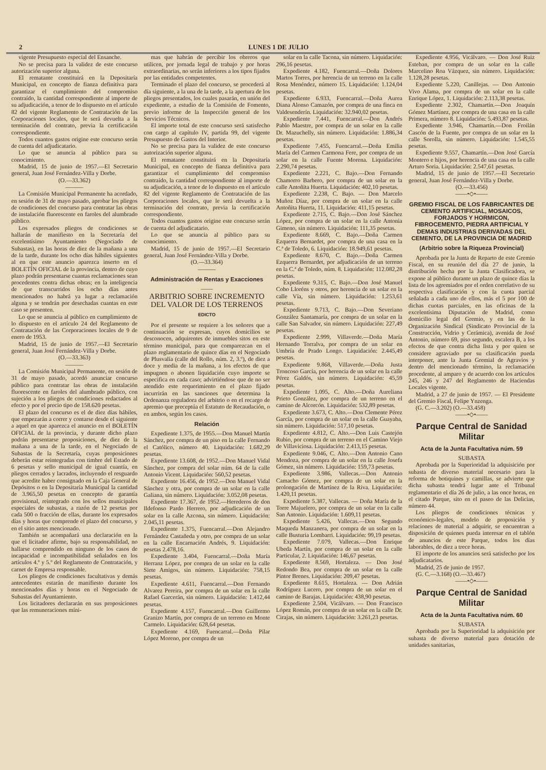2 LUNES 1 DE JULIO
vigente Presupuesto especial del Ensanche.
No se precisa para la validez de este concurso autorización superior alguna.
El rematante constituirá en la Depositaría Municipal, en concepto de fianza definitiva para garantizar el cumplimiento del compromiso contraído, la cantidad correspondiente al importe de su adjudicación, a tenor de lo dispuesto en el artículo 82 del vigente Reglamento de Contratación de las Corporaciones locales, que le será devuelta a la terminación del contrato, previa la certificación correspondiente.
Todos cuantos gastos origine este concurso serán de cuenta del adjudicatario.
Lo que se anuncia al público para su conocimiento.
Madrid, 15 de junio de 1957.—El Secretario general, Juan José Fernández-Villa y Dorbe.
(O.—33.362)
———
La Comisión Municipal Permanente ha acordado, en sesión de 31 de mayo pasado, aprobar los pliegos de condiciones del concurso para contratar las obras de instalación fluorescente en faroles del alumbrado público.
Los expresados pliegos de condiciones se hallarán de manifiesto en la Secretaría del excelentísimo Ayuntamiento (Negociado de Subastas), en las horas de diez de la mañana a una de la tarde, durante los ocho días hábiles siguientes al en que este anuncio aparezca inserto en el BOLETÍN OFICIAL de la provincia, dentro de cuyo plazo podrán presentarse cuantas reclamaciones sean procedentes contra dichas obras; en la inteligencia de que transcurridos los ocho días antes mencionados no habrá ya lugar a reclamación alguna y se tendrán por desechadas cuantas en este caso se presenten.
Lo que se anuncia al público en cumplimiento de lo dispuesto en el artículo 24 del Reglamento de Contratación de las Corporaciones locales de 9 de enero de 1953.
Madrid, 15 de junio de 1957.—El Secretario general, Juan José Fernández-Villa y Dorbe.
(O.—33.363)
———
La Comisión Municipal Permanente, en sesión de 31 de mayo pasado, acordó anunciar concurso público para contratar las obras de instalación fluorescente en faroles del alumbrado público, con sujeción a los pliegos de condiciones redactados al efecto y por el precio tipo de 158.620 pesetas.
El plazo del concurso es el de diez días hábiles, que empezarán a correr y contarse desde el siguiente a aquel en que aparezca el anuncio en el BOLETÍN OFICIAL de la provincia, y durante dicho plazo podrán presentarse proposiciones, de diez de la mañana a una de la tarde, en el Negociado de Subastas de la Secretaría, cuyas proposiciones deberán estar reintegradas con timbre del Estado de 6 pesetas y sello municipal de igual cuantía, en pliegos cerrados y lacrados, incluyendo el resguardo que acredite haber consignado en la Caja General de Depósitos o en la Depositaría Municipal la cantidad de 3.965,50 pesetas en concepto de garantía provisional, reintegrado con los sellos municipales especiales de subastas, a razón de 12 pesetas por cada 500 o fracción de ellas, durante los expresados días y horas que comprende el plazo del concurso, y en el sitio antes mencionado.
También se acompañará una declaración en la que el licitador afirme, bajo su responsabilidad, no hallarse comprendido en ninguno de los casos de incapacidad e incompatibilidad señalados en los artículos 4.º y 5.º del Reglamento de Contratación, y carnet de Empresa responsable.
Los pliegos de condiciones facultativas y demás antecedentes estarán de manifiesto durante los mencionados días y horas en el Negociado de Subastas del Ayuntamiento.
Los licitadores declararán en sus proposiciones que las remuneraciones míni-
mas que habrán de percibir los obreros que utilicen, por jornada legal de trabajo y por horas extraordinarias, no serán inferiores a los tipos fijados por las entidades competentes.
Terminado el plazo del concurso, se procederá al día siguiente, a la una de la tarde, a la apertura de los pliegos presentados, los cuales pasarán, en unión del expediente, a estudio de la Comisión de Fomento, previo informe de la Inspección general de los Servicios Técnicos.
El importe total de este concurso será satisfecho con cargo al capítulo IV, partida 99, del vigente Presupuesto de Gastos del Interior.
No se precisa para la validez de este concurso autorización superior alguna.
El rematante constituirá en la Depositaría Municipal, en concepto de fianza definitiva para garantizar el cumplimiento del compromiso contraído, la cantidad correspondiente al importe de su adjudicación, a tenor de lo dispuesto en el artículo 82 del vigente Reglamento de Contratación de las Corporaciones locales, que le será devuelta a la terminación del contrato, previa la certificación correspondiente.
Todos cuantos gastos origine este concurso serán de cuenta del adjudicatario.
Lo que se anuncia al público para su conocimiento.
Madrid, 15 de junio de 1957.—El Secretario general, Juan José Fernández-Villa y Dorbe.
(O.—33.364)
———
Administración de Rentas y Exacciones
——
ARBITRIO SOBRE INCREMENTO DEL VALOR DE LOS TERRENOS
EDICTO
Por el presente se requiere a los señores que a continuación se expresan, cuyos domicilios se desconocen, adquirentes de inmuebles sitos en este término municipal, para que comparezcan en el plazo reglamentario de quince días en el Negociado de Plusvalía (calle del Rollo, núm. 2, 3.º), de diez a doce y media de la mañana, a los efectos de que impugnen o abonen liquidación cuyo importe se especifica en cada caso; advirtiéndose que de no ser atendido este requerimiento en el plazo fijado incurrirán en las sanciones que determina la Ordenanza reguladora del arbitrio o en el recargo de apremio que preceptúa el Estatuto de Recaudación, o en ambos, según los casos.
Relación
Expediente 1.375, de 1955.—Don Manuel Martín Sánchez, por compra de un piso en la calle Fernando el Católico, número 40. Liquidación: 1.682,29 pesetas.
Expediente 13.608, de 1952.—Don Manuel Vidal Sánchez, por compra del solar núm. 64 de la calle Antonio Vicent. Liquidación: 560,52 pesetas.
Expediente 16.456, de 1952.—Don Manuel Vidal Sánchez y otra, por compra de un solar en la calle Galiana, sin número. Liquidación: 3.052,08 pesetas.
Expediente 17.367, de 1952.—Herederos de don Ildefonso Pardo Herrero, por adjudicación de un solar en la calle Azcona, sin número. Liquidación: 2.045,11 pesetas.
Expediente 1.375, Fuencarral.—Don Alejandro Fernández Castañeda y otro, por compra de un solar en la calle Encarnación Andrés, 9. Liquidación: pesetas 2.478,16.
Expediente 3.404, Fuencarral.—Doña María Herranz López, por compra de un solar en la calle Siete Amigos, sin número. Liquidación: 758,15 pesetas.
Expediente 4.611, Fuencarral.—Don Fernando Alvarez Pereira, por compra de un solar en la calle Rafael Garcerán, sin número. Liquidación: 1.412,44 pesetas.
Expediente 4.157, Fuencarral.—Don Guillermo Granizo Martín, por compra de un terreno en Monte Carmelo. Liquidación: 628,64 pesetas.
Expediente 4.169, Fuencarral.—Doña Pilar López Moreno, por compra de un
solar en la calle Tacona, sin número. Liquidación: 296,16 pesetas.
Expediente 4.182, Fuencarral.—Doña Dolores Martos Torres, por herencia de un terreno en la calle Rosa Menéndez, número 15. Liquidación: 1.124,04 pesetas.
Expediente 6.933, Fuencarral.—Doña Aurea Diana Alonso Camazón, por compra de una finca en Valdesenderín. Liquidación: 32.940,02 pesetas.
Expediente 7.441, Fuencarral.—Don Andrés Pablo Maestre, por compra de un solar en la calle Dr. Mazuchelly, sin número. Liquidación: 1.886,34 pesetas.
Expediente 7.455, Fuencarral.—Doña Emilia María del Carmen Carmona Fere, por compra de un solar en la calle Fuente Morena. Liquidación: 2.290,74 pesetas.
Expediente 2.221, C. Bajo.—Don Fernando Chamorro Barbero, por compra de un solar en la calle Antoñita Huerta. Liquidación: 402,10 pesetas.
Expediente 2.238, C. Bajo. — Don Marcelo Muñoz Díaz, por compra de un solar en la calle Antoñita Huerta, 11. Liquidación: 411,15 pesetas.
Expediente 2.715, C. Bajo.—Don José Sánchez López, por compra de un solar en la calle Antonia Gimeno, sin número. Liquidación: 111,35 pesetas.
Expediente 8.669, C. Bajo.—Doña Carmen Ezquerra Bernardet, por compra de una casa en la C.ª de Toledo, 6. Liquidación: 18.949,61 pesetas.
Expediente 8.670, C. Bajo.—Doña Carmen Ezquerra Bernardet, por adjudicación de un terreno en la C.ª de Toledo, núm. 8. Liquidación: 112.082,28 pesetas.
Expediente 9.315, C. Bajo.—Don José Manuel Cobo Lloréns y otros, por herencia de un solar en la calle Vía, sin número. Liquidación: 1.253,61 pesetas.
Expediente 9.713, C. Bajo.—Don Severiano González Santamaría, por compra de un solar en la calle San Salvador, sin número. Liquidación: 227,49 pesetas.
Expediente 2.999, Villaverde.—Doña María Hernando Torralva, por compra de un solar en Umbría de Prado Longo. Liquidación: 2.445,49 pesetas.
Expediente 9.868, Villaverde.—Doña Justa Troncoso García, por herencia de un solar en la calle Pérez Galdós, sin número. Liquidación: 45,59 pesetas.
Expediente 1.095, C. Alto.—Doña Aureliana Prieto González, por compra de un terreno en el camino de Alcorcón. Liquidación: 532,89 pesetas.
Expediente 3.673, C. Alto.—Don Clemente Pérez García, por compra de un solar en la calle Guayaba, sin número. Liquidación: 517,10 pesetas.
Expediente 4.812, C. Alto.—Don Luis Castejón Rubio, por compra de un terreno en el Camino Viejo de Villaviciosa. Liquidación: 2.413,15 pesetas.
Expediente 9.046, C. Alto.—Don Antonio Cano Mendoza, por compra de un solar en la calle Josefa Gómez, sin número. Liquidación: 159,73 pesetas.
Expediente 3.986, Vallecas.—Don Antonio Camacho Gómez, por compra de un solar en la prolongación de Martínez de la Riva. Liquidación: 1.420,11 pesetas.
Expediente 5.387, Vallecas. — Doña María de la Torre Majuelero, por compra de un solar en la calle San Antonio. Liquidación: 1.609,11 pesetas.
Expediente 5.426, Vallecas.—Don Segundo Maqueda Manzanera, por compra de un solar en la calle Busturia Lombarri. Liquidación: 99,19 pesetas.
Expediente 7.079, Vallecas.—Don Enrique Ubeda Martín, por compra de un solar en la calle Particular, 2. Liquidación: 146,67 pesetas.
Expediente 8.569, Hortaleza. — Don José Redondo Bea, por compra de un solar en la calle Pintor Brenes. Liquidación: 209,47 pesetas.
Expediente 8.615, Hortaleza. — Don Adrián Rodríguez Lucero, por compra de un solar en el camino de Barajas. Liquidación: 438,90 pesetas.
Expediente 2.504, Vicálvaro. — Don Francisco López Román, por compra de un solar en la calle Dr. Cirajas, sin número. Liquidación: 3.261,23 pesetas.
Expediente 4.956, Vicálvaro. — Don José Ruiz Esteban, por compra de un solar en la calle Marcelino Roa Vázquez, sin número. Liquidación: 1.128,28 pesetas.
Expediente 5.220, Canillejas. — Don Antonio Vivo Alama, por compra de un solar en la calle Enrique López, 1. Liquidación: 2.113,38 pesetas.
Expediente 2.302, Chamartín.—Don Joaquín Gómez Martínez, por compra de una casa en la calle Primera, número 8. Liquidación: 5.493,87 pesetas.
Expediente 3.946, Chamartín.—Don Froilán Cascón de la Fuente, por compra de un solar en la calle Sorolla, sin número. Liquidación: 1.545,55 pesetas.
Expediente 9.557, Chamartín.—Don José García Montero e hijos, por herencia de una casa en la calle Arturo Soria. Liquidación: 2.547,61 pesetas.
Madrid, 15 de junio de 1957.—El Secretario general, Juan José Fernández-Villa y Dorbe.
(O.—33.456)
——•◇•——
GREMIO FISCAL DE LOS FABRICANTES DE CEMENTO ARTIFICIAL, MOSAICOS, FORJADOS Y HORMICON, FIBROCEMENTO, PIEDRA ARTIFICIAL Y DEMAS INDUSTRIAS DERIVADAS DEL CEMENTO, DE LA PROVINCIA DE MADRID
(Arbitrio sobre la Riqueza Provincial)
Aprobada por la Junta de Reparto de este Gremio Fiscal, en su reunión del día 27 de junio, la distribución hecha por la Junta Clasificadora, se expone al público durante un plazo de quince días la lista de los agremiados por el orden correlativo de su respectiva clasificación y con la cuota parcial señalada a cada uno de ellos, más el 5 por 100 de dichas cuotas parciales, en las oficinas de la excelentísima Diputación de Madrid, como domicilio legal del Gremio, y en las de la Organización Sindical (Sindicato Provincial de la Construcción, Vidrio y Cerámica), avenida de José Antonio, número 69, piso segundo, escalera B, a los efectos de que contra dicha lista y por quien se considere agraviado por su clasificación pueda interponer, ante la Junta Gremial de Agravios y dentro del mencionado término, la reclamación procedente, al amparo y de acuerdo con los artículos 245, 246 y 247 del Reglamento de Haciendas Locales vigente.
Madrid, a 27 de junio de 1957. — El Presidente del Gremio Fiscal, Felipe Ynzenga.
(G. C.—3.202) (O.—33.458)
——•◇•——
Parque Central de Sanidad Militar
Acta de la Junta Facultativa núm. 59
SUBASTA
Aprobada por la Superioridad la adquisición por subasta de diverso material necesario para la reforma de botiquines y camillas, se advierte que dicha subasta tendrá lugar ante el Tribunal reglamentario el día 26 de julio, a las once horas, en el citado Parque, sito en el paseo de las Delicias, número 44.
Los pliegos de condiciones técnicas y económico-legales, modelo de proposición y relaciones de material a adquirir, se encuentran a disposición de quienes pueda interesar en el tablón de anuncios de este Parque, todos los días laborables, de diez a trece horas.
El importe de los anuncios será satisfecho por los adjudicatarios.
Madrid, 25 de junio de 1957.
(G. C.—3.168) (O.—33.467)
——•◇•——
Parque Central de Sanidad Militar
Acta de la Junta Facultativa núm. 60
SUBASTA
Aprobada por la Superioridad la adquisición por subasta de diverso material para dotación de unidades sanitarias,